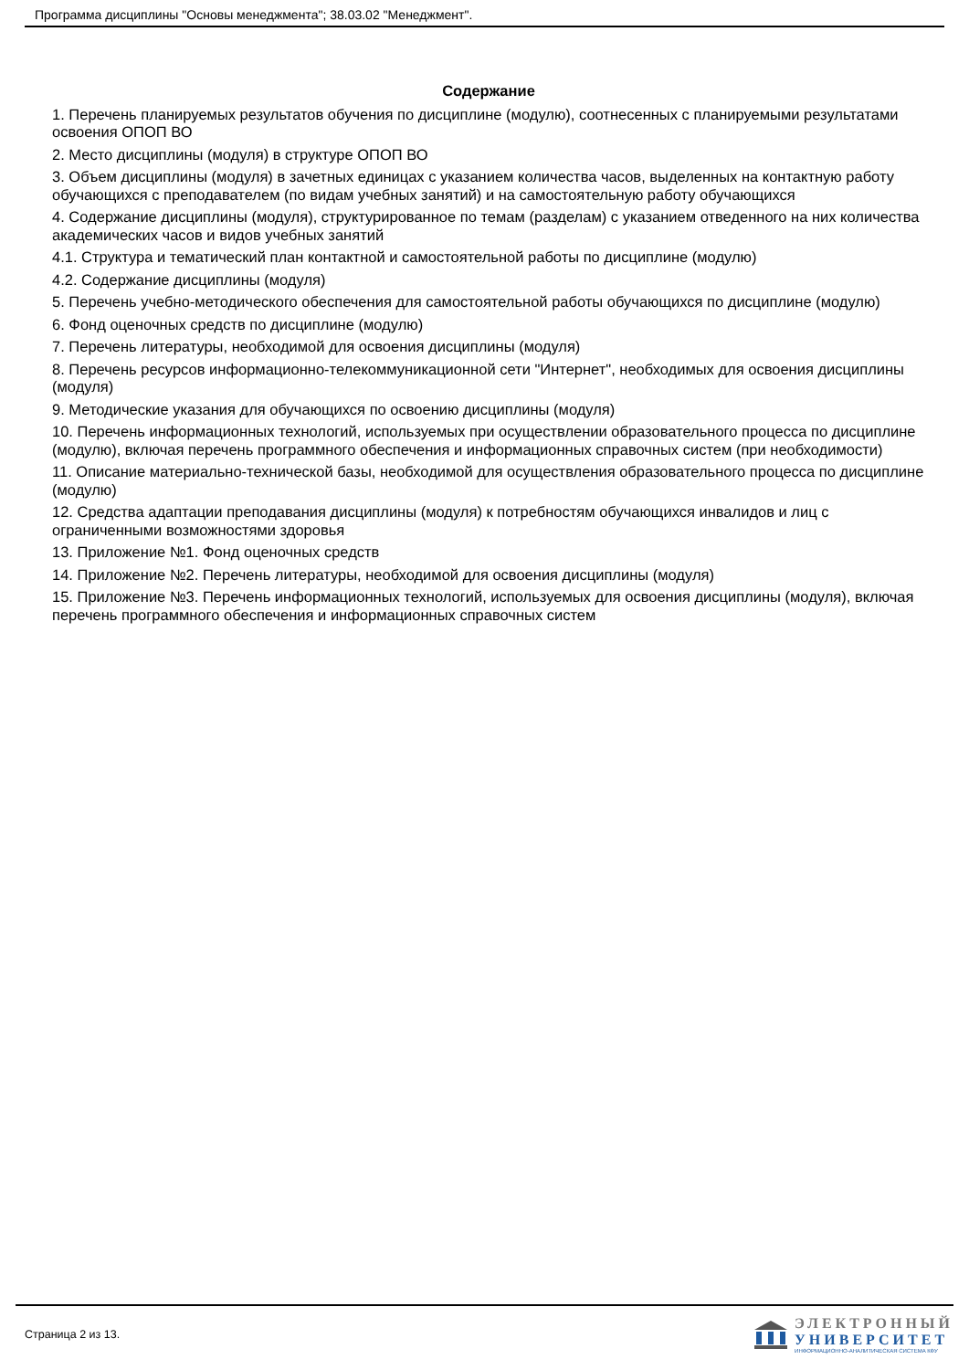Программа дисциплины "Основы менеджмента"; 38.03.02 "Менеджмент".
Содержание
1. Перечень планируемых результатов обучения по дисциплине (модулю), соотнесенных с планируемыми результатами освоения ОПОП ВО
2. Место дисциплины (модуля) в структуре ОПОП ВО
3. Объем дисциплины (модуля) в зачетных единицах с указанием количества часов, выделенных на контактную работу обучающихся с преподавателем (по видам учебных занятий) и на самостоятельную работу обучающихся
4. Содержание дисциплины (модуля), структурированное по темам (разделам) с указанием отведенного на них количества академических часов и видов учебных занятий
4.1. Структура и тематический план контактной и самостоятельной работы по дисциплине (модулю)
4.2. Содержание дисциплины (модуля)
5. Перечень учебно-методического обеспечения для самостоятельной работы обучающихся по дисциплине (модулю)
6. Фонд оценочных средств по дисциплине (модулю)
7. Перечень литературы, необходимой для освоения дисциплины (модуля)
8. Перечень ресурсов информационно-телекоммуникационной сети "Интернет", необходимых для освоения дисциплины (модуля)
9. Методические указания для обучающихся по освоению дисциплины (модуля)
10. Перечень информационных технологий, используемых при осуществлении образовательного процесса по дисциплине (модулю), включая перечень программного обеспечения и информационных справочных систем (при необходимости)
11. Описание материально-технической базы, необходимой для осуществления образовательного процесса по дисциплине (модулю)
12. Средства адаптации преподавания дисциплины (модуля) к потребностям обучающихся инвалидов и лиц с ограниченными возможностями здоровья
13. Приложение №1. Фонд оценочных средств
14. Приложение №2. Перечень литературы, необходимой для освоения дисциплины (модуля)
15. Приложение №3. Перечень информационных технологий, используемых для освоения дисциплины (модуля), включая перечень программного обеспечения и информационных справочных систем
Страница 2 из 13.
ЭЛЕКТРОННЫЙ
УНИВЕРСИТЕТ
ИНФОРМАЦИОННО-АНАЛИТИЧЕСКАЯ СИСТЕМА КФУ